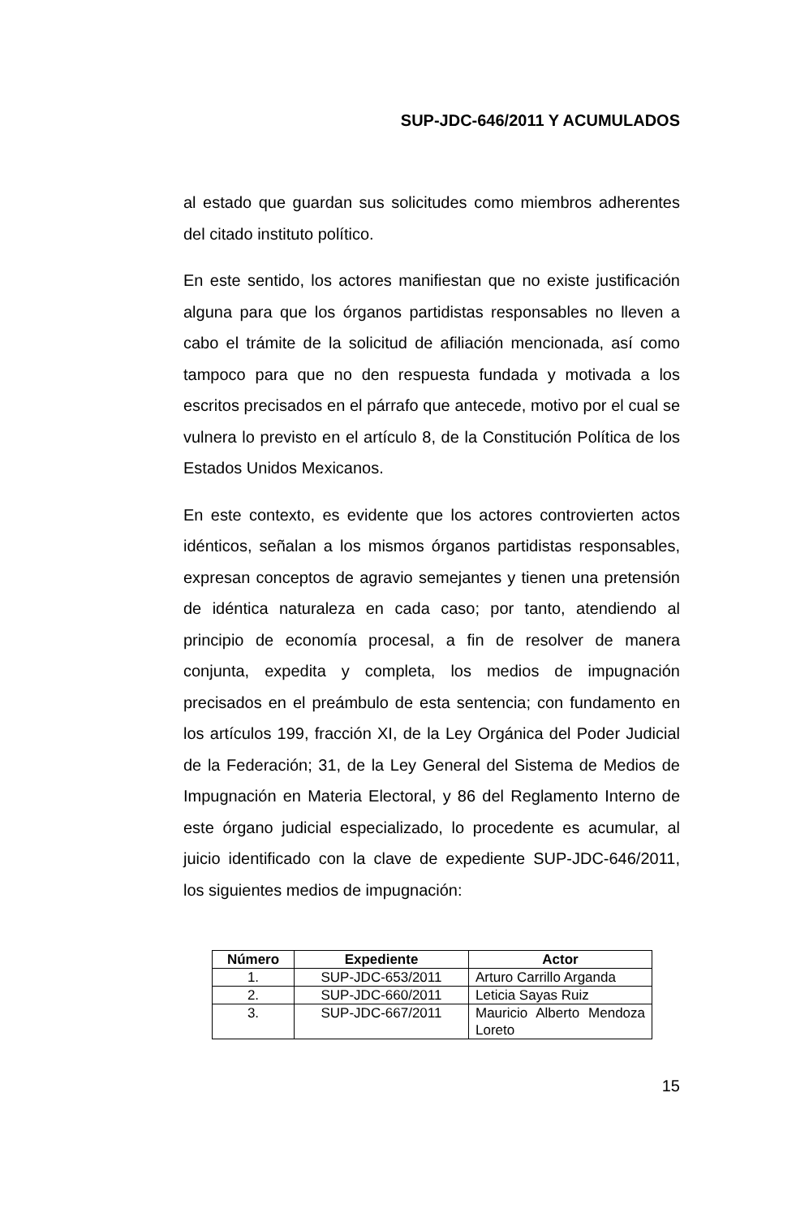SUP-JDC-646/2011 Y ACUMULADOS
al estado que guardan sus solicitudes como miembros adherentes del citado instituto político.
En este sentido, los actores manifiestan que no existe justificación alguna para que los órganos partidistas responsables no lleven a cabo el trámite de la solicitud de afiliación mencionada, así como tampoco para que no den respuesta fundada y motivada a los escritos precisados en el párrafo que antecede, motivo por el cual se vulnera lo previsto en el artículo 8, de la Constitución Política de los Estados Unidos Mexicanos.
En este contexto, es evidente que los actores controvierten actos idénticos, señalan a los mismos órganos partidistas responsables, expresan conceptos de agravio semejantes y tienen una pretensión de idéntica naturaleza en cada caso; por tanto, atendiendo al principio de economía procesal, a fin de resolver de manera conjunta, expedita y completa, los medios de impugnación precisados en el preámbulo de esta sentencia; con fundamento en los artículos 199, fracción XI, de la Ley Orgánica del Poder Judicial de la Federación; 31, de la Ley General del Sistema de Medios de Impugnación en Materia Electoral, y 86 del Reglamento Interno de este órgano judicial especializado, lo procedente es acumular, al juicio identificado con la clave de expediente SUP-JDC-646/2011, los siguientes medios de impugnación:
| Número | Expediente | Actor |
| --- | --- | --- |
| 1. | SUP-JDC-653/2011 | Arturo Carrillo Arganda |
| 2. | SUP-JDC-660/2011 | Leticia Sayas Ruiz |
| 3. | SUP-JDC-667/2011 | Mauricio Alberto Mendoza Loreto |
15